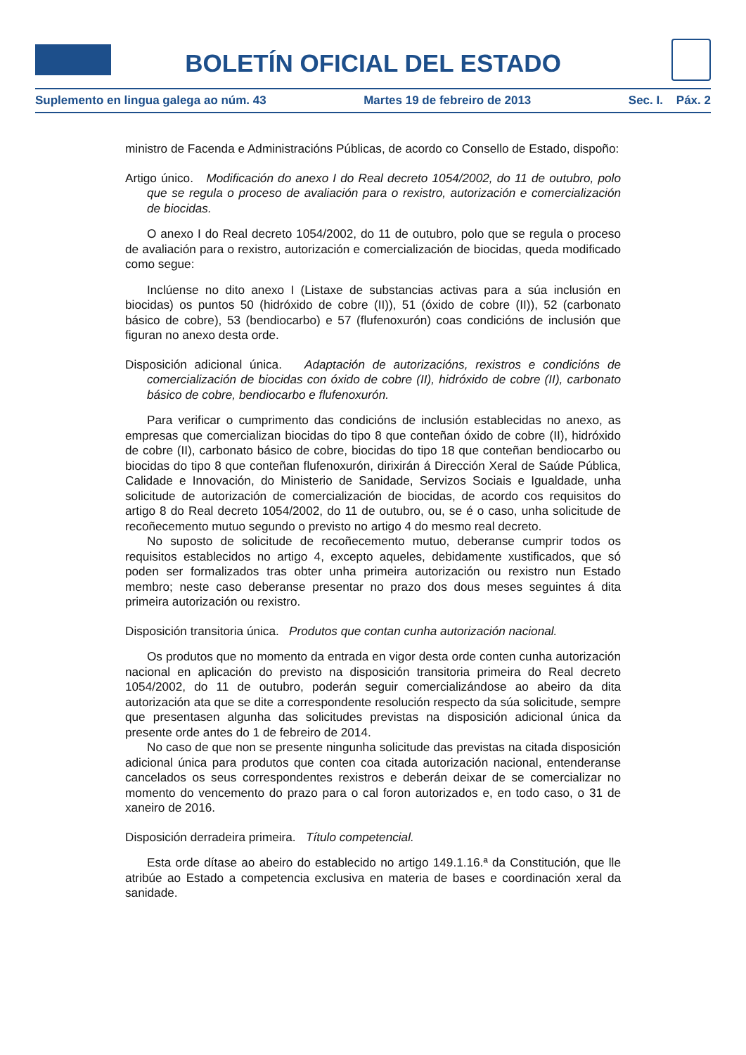BOLETÍN OFICIAL DEL ESTADO
Suplemento en lingua galega ao núm. 43 Martes 19 de febreiro de 2013 Sec. I. Páx. 2
ministro de Facenda e Administracións Públicas, de acordo co Consello de Estado, dispoño:
Artigo único. Modificación do anexo I do Real decreto 1054/2002, do 11 de outubro, polo que se regula o proceso de avaliación para o rexistro, autorización e comercialización de biocidas.
O anexo I do Real decreto 1054/2002, do 11 de outubro, polo que se regula o proceso de avaliación para o rexistro, autorización e comercialización de biocidas, queda modificado como segue:
Inclúense no dito anexo I (Listaxe de substancias activas para a súa inclusión en biocidas) os puntos 50 (hidróxido de cobre (II)), 51 (óxido de cobre (II)), 52 (carbonato básico de cobre), 53 (bendiocarbo) e 57 (flufenoxurón) coas condicións de inclusión que figuran no anexo desta orde.
Disposición adicional única. Adaptación de autorizacións, rexistros e condicións de comercialización de biocidas con óxido de cobre (II), hidróxido de cobre (II), carbonato básico de cobre, bendiocarbo e flufenoxurón.
Para verificar o cumprimento das condicións de inclusión establecidas no anexo, as empresas que comercializan biocidas do tipo 8 que conteñan óxido de cobre (II), hidróxido de cobre (II), carbonato básico de cobre, biocidas do tipo 18 que conteñan bendiocarbo ou biocidas do tipo 8 que conteñan flufenoxurón, dirixirán á Dirección Xeral de Saúde Pública, Calidade e Innovación, do Ministerio de Sanidade, Servizos Sociais e Igualdade, unha solicitude de autorización de comercialización de biocidas, de acordo cos requisitos do artigo 8 do Real decreto 1054/2002, do 11 de outubro, ou, se é o caso, unha solicitude de recoñecemento mutuo segundo o previsto no artigo 4 do mesmo real decreto.
No suposto de solicitude de recoñecemento mutuo, deberanse cumprir todos os requisitos establecidos no artigo 4, excepto aqueles, debidamente xustificados, que só poden ser formalizados tras obter unha primeira autorización ou rexistro nun Estado membro; neste caso deberanse presentar no prazo dos dous meses seguintes á dita primeira autorización ou rexistro.
Disposición transitoria única. Produtos que contan cunha autorización nacional.
Os produtos que no momento da entrada en vigor desta orde conten cunha autorización nacional en aplicación do previsto na disposición transitoria primeira do Real decreto 1054/2002, do 11 de outubro, poderán seguir comercializándose ao abeiro da dita autorización ata que se dite a correspondente resolución respecto da súa solicitude, sempre que presentasen algunha das solicitudes previstas na disposición adicional única da presente orde antes do 1 de febreiro de 2014.
No caso de que non se presente ningunha solicitude das previstas na citada disposición adicional única para produtos que conten coa citada autorización nacional, entenderanse cancelados os seus correspondentes rexistros e deberán deixar de se comercializar no momento do vencemento do prazo para o cal foron autorizados e, en todo caso, o 31 de xaneiro de 2016.
Disposición derradeira primeira. Título competencial.
Esta orde dítase ao abeiro do establecido no artigo 149.1.16.ª da Constitución, que lle atribúe ao Estado a competencia exclusiva en materia de bases e coordinación xeral da sanidade.